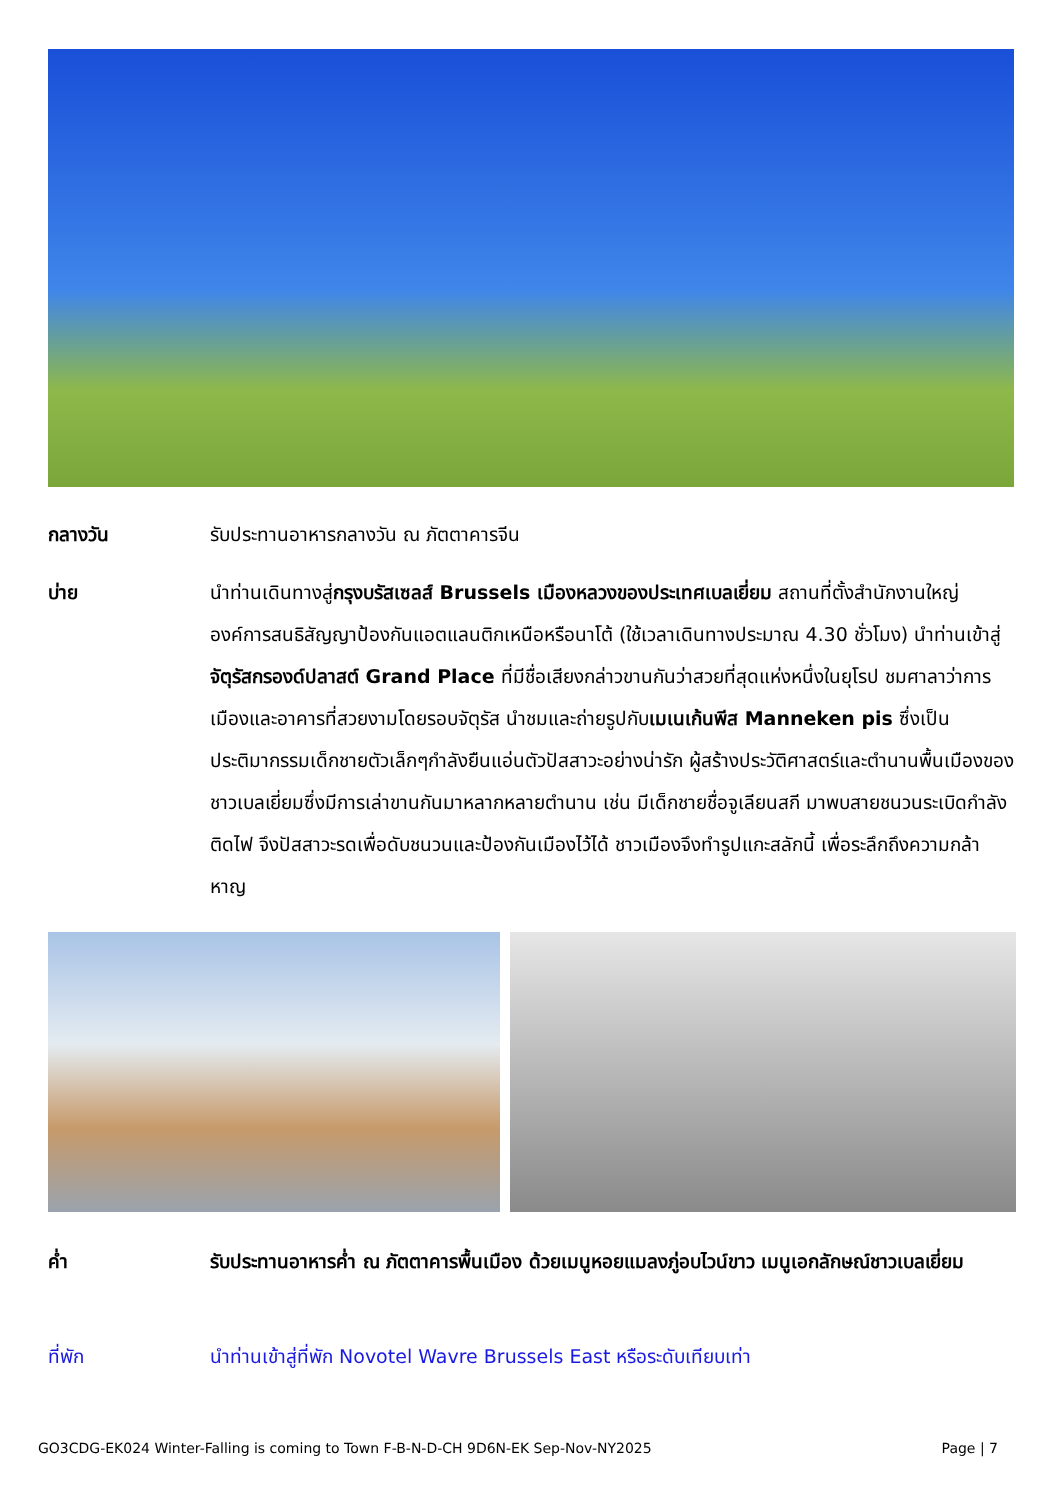กลางวัน รับประทานอาหารกลางวัน ณ ภัตตาคารจีน
บ่าย นำท่านเดินทางสู่กรุงบรัสเซลส์ Brussels เมืองหลวงของประเทศเบลเยี่ยม สถานที่ตั้งสำนักงานใหญ่องค์การสนธิสัญญาป้องกันแอตแลนติกเหนือหรือนาโต้ (ใช้เวลาเดินทางประมาณ 4.30 ชั่วโมง) นำท่านเข้าสู่จัตุรัสกรองด์ปลาสต์ Grand Place ที่มีชื่อเสียงกล่าวขานกันว่าสวยที่สุดแห่งหนึ่งในยุโรป ชมศาลาว่าการเมืองและอาคารที่สวยงามโดยรอบจัตุรัส นำชมและถ่ายรูปกับเมเนเก้นพีส Manneken pis ซึ่งเป็นประติมากรรมเด็กชายตัวเล็กๆกำลังยืนแอ่นตัวปัสสาวะอย่างน่ารัก ผู้สร้างประวัติศาสตร์และตำนานพื้นเมืองของชาวเบลเยี่ยมซึ่งมีการเล่าขานกันมาหลากหลายตำนาน เช่น มีเด็กชายชื่อจูเลียนสกี มาพบสายชนวนระเบิดกำลังติดไฟ จึงปัสสาวะรดเพื่อดับชนวนและป้องกันเมืองไว้ได้ ชาวเมืองจึงทำรูปแกะสลักนี้ เพื่อระลึกถึงความกล้าหาญ
ค่ำ รับประทานอาหารค่ำ ณ ภัตตาคารพื้นเมือง ด้วยเมนูหอยแมลงภู่อบไวน์ขาว เมนูเอกลักษณ์ชาวเบลเยี่ยม
ที่พัก นำท่านเข้าสู่ที่พัก Novotel Wavre Brussels East หรือระดับเทียบเท่า
GO3CDG-EK024 Winter-Falling is coming to Town F-B-N-D-CH 9D6N-EK Sep-Nov-NY2025 Page | 7